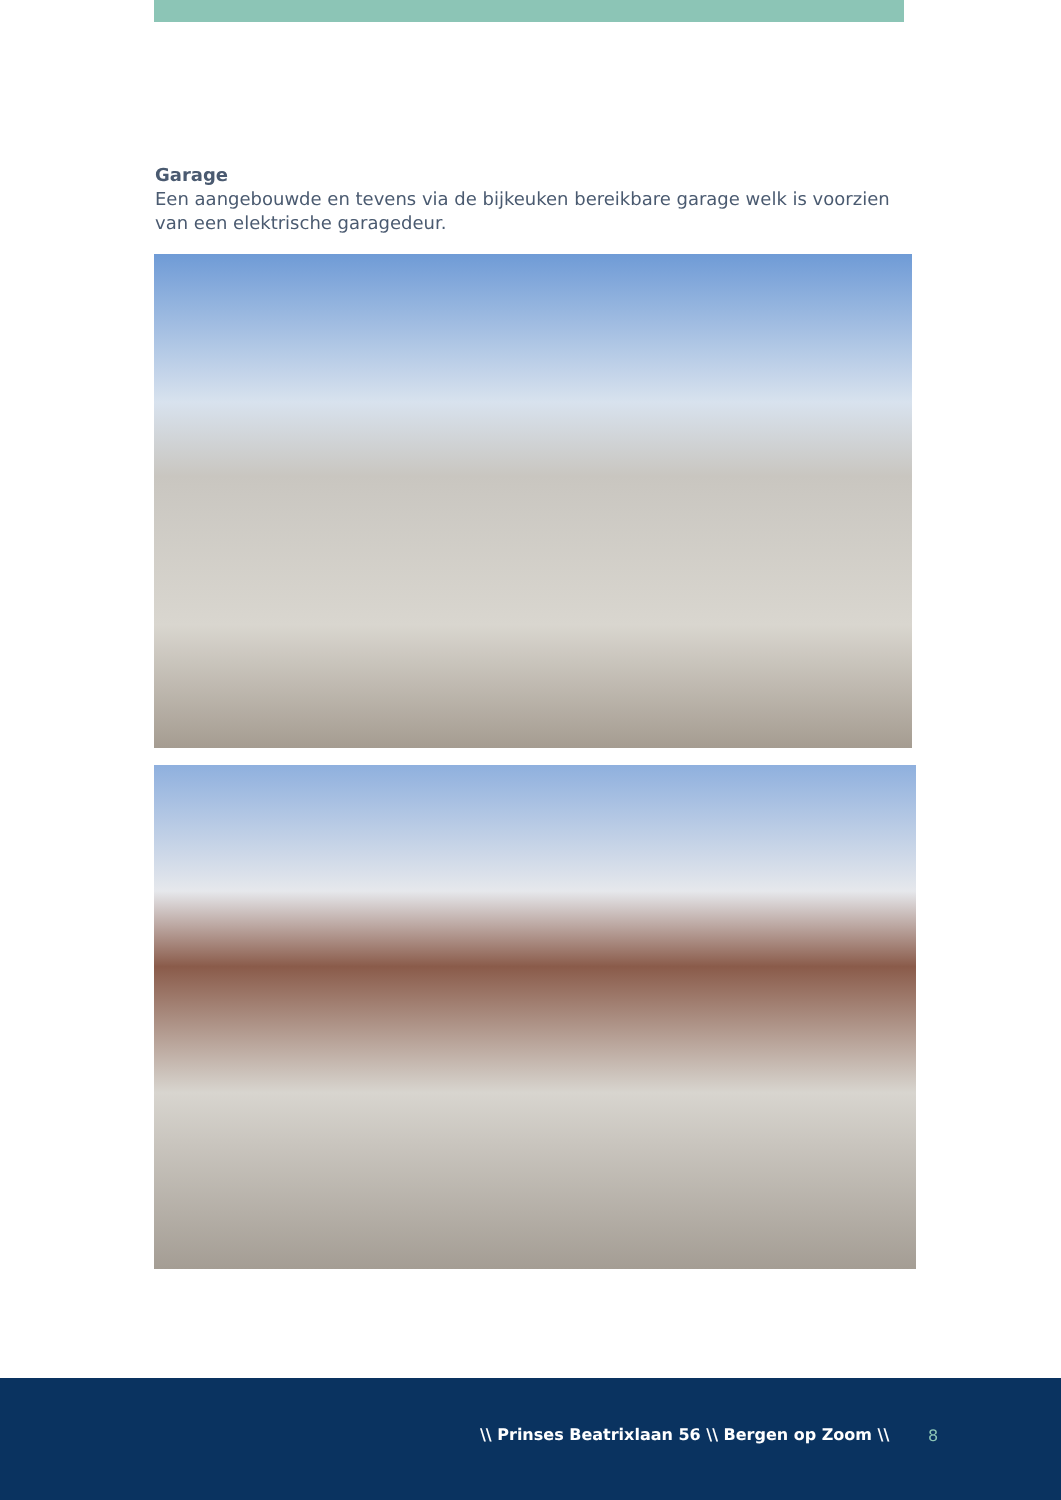Garage
Een aangebouwde en tevens via de bijkeuken bereikbare garage welk is voorzien van een elektrische garagedeur.
\\ Prinses Beatrixlaan 56 \\ Bergen op Zoom \\ 8